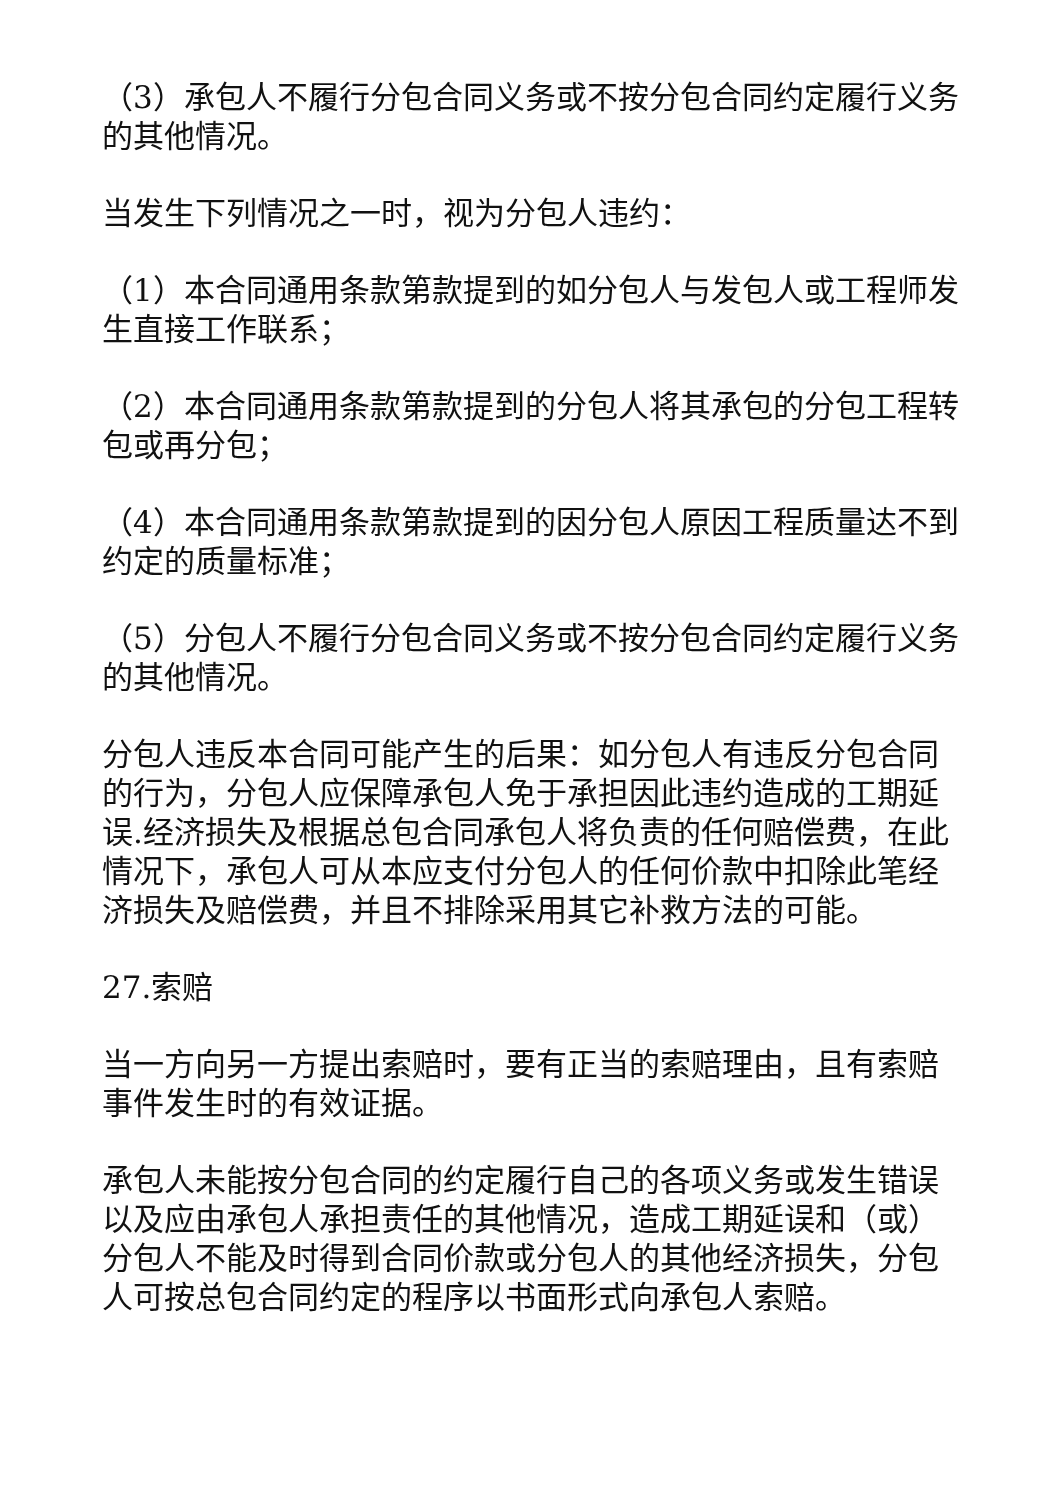（3）承包人不履行分包合同义务或不按分包合同约定履行义务的其他情况。
当发生下列情况之一时，视为分包人违约：
（1）本合同通用条款第款提到的如分包人与发包人或工程师发生直接工作联系；
（2）本合同通用条款第款提到的分包人将其承包的分包工程转包或再分包；
（4）本合同通用条款第款提到的因分包人原因工程质量达不到约定的质量标准；
（5）分包人不履行分包合同义务或不按分包合同约定履行义务的其他情况。
分包人违反本合同可能产生的后果：如分包人有违反分包合同的行为，分包人应保障承包人免于承担因此违约造成的工期延误.经济损失及根据总包合同承包人将负责的任何赔偿费，在此情况下，承包人可从本应支付分包人的任何价款中扣除此笔经济损失及赔偿费，并且不排除采用其它补救方法的可能。
27.索赔
当一方向另一方提出索赔时，要有正当的索赔理由，且有索赔事件发生时的有效证据。
承包人未能按分包合同的约定履行自己的各项义务或发生错误以及应由承包人承担责任的其他情况，造成工期延误和（或）分包人不能及时得到合同价款或分包人的其他经济损失，分包人可按总包合同约定的程序以书面形式向承包人索赔。